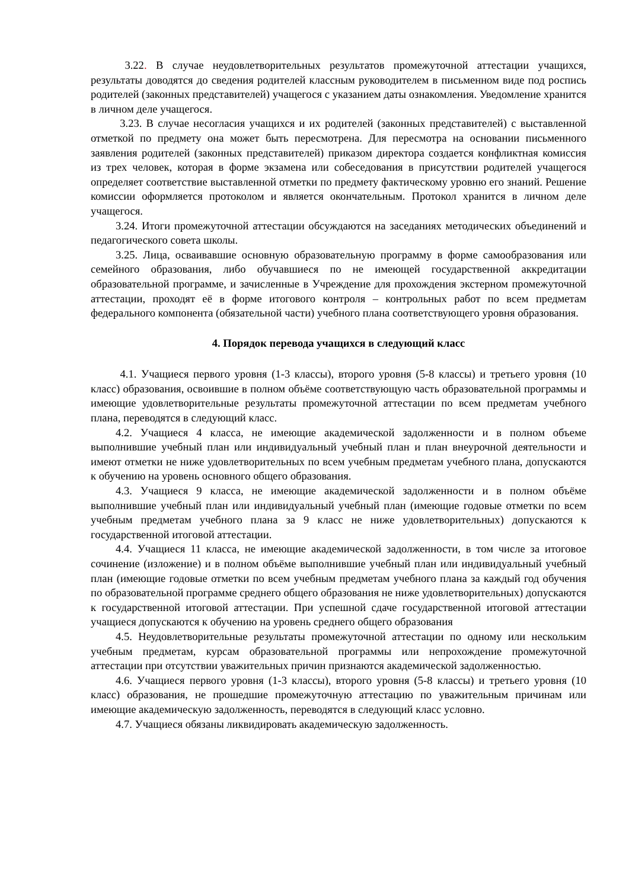3.22. В случае неудовлетворительных результатов промежуточной аттестации учащихся, результаты доводятся до сведения родителей классным руководителем в письменном виде под роспись родителей (законных представителей) учащегося с указанием даты ознакомления. Уведомление хранится в личном деле учащегося.
3.23. В случае несогласия учащихся и их родителей (законных представителей) с выставленной отметкой по предмету она может быть пересмотрена. Для пересмотра на основании письменного заявления родителей (законных представителей) приказом директора создается конфликтная комиссия из трех человек, которая в форме экзамена или собеседования в присутствии родителей учащегося определяет соответствие выставленной отметки по предмету фактическому уровню его знаний. Решение комиссии оформляется протоколом и является окончательным. Протокол хранится в личном деле учащегося.
3.24. Итоги промежуточной аттестации обсуждаются на заседаниях методических объединений и педагогического совета школы.
3.25. Лица, осваивавшие основную образовательную программу в форме самообразования или семейного образования, либо обучавшиеся по не имеющей государственной аккредитации образовательной программе, и зачисленные в Учреждение для прохождения экстерном промежуточной аттестации, проходят её в форме итогового контроля – контрольных работ по всем предметам федерального компонента (обязательной части) учебного плана соответствующего уровня образования.
4. Порядок перевода учащихся в следующий класс
4.1. Учащиеся первого уровня (1-3 классы), второго уровня (5-8 классы) и третьего уровня (10 класс) образования, освоившие в полном объёме соответствующую часть образовательной программы и имеющие удовлетворительные результаты промежуточной аттестации по всем предметам учебного плана, переводятся в следующий класс.
4.2. Учащиеся 4 класса, не имеющие академической задолженности и в полном объеме выполнившие учебный план или индивидуальный учебный план и план внеурочной деятельности и имеют отметки не ниже удовлетворительных по всем учебным предметам учебного плана, допускаются к обучению на уровень основного общего образования.
4.3. Учащиеся 9 класса, не имеющие академической задолженности и в полном объёме выполнившие учебный план или индивидуальный учебный план (имеющие годовые отметки по всем учебным предметам учебного плана за 9 класс не ниже удовлетворительных) допускаются к государственной итоговой аттестации.
4.4. Учащиеся 11 класса, не имеющие академической задолженности, в том числе за итоговое сочинение (изложение) и в полном объёме выполнившие учебный план или индивидуальный учебный план (имеющие годовые отметки по всем учебным предметам учебного плана за каждый год обучения по образовательной программе среднего общего образования не ниже удовлетворительных) допускаются к государственной итоговой аттестации. При успешной сдаче государственной итоговой аттестации учащиеся допускаются к обучению на уровень среднего общего образования
4.5. Неудовлетворительные результаты промежуточной аттестации по одному или нескольким учебным предметам, курсам образовательной программы или непрохождение промежуточной аттестации при отсутствии уважительных причин признаются академической задолженностью.
4.6. Учащиеся первого уровня (1-3 классы), второго уровня (5-8 классы) и третьего уровня (10 класс) образования, не прошедшие промежуточную аттестацию по уважительным причинам или имеющие академическую задолженность, переводятся в следующий класс условно.
4.7. Учащиеся обязаны ликвидировать академическую задолженность.